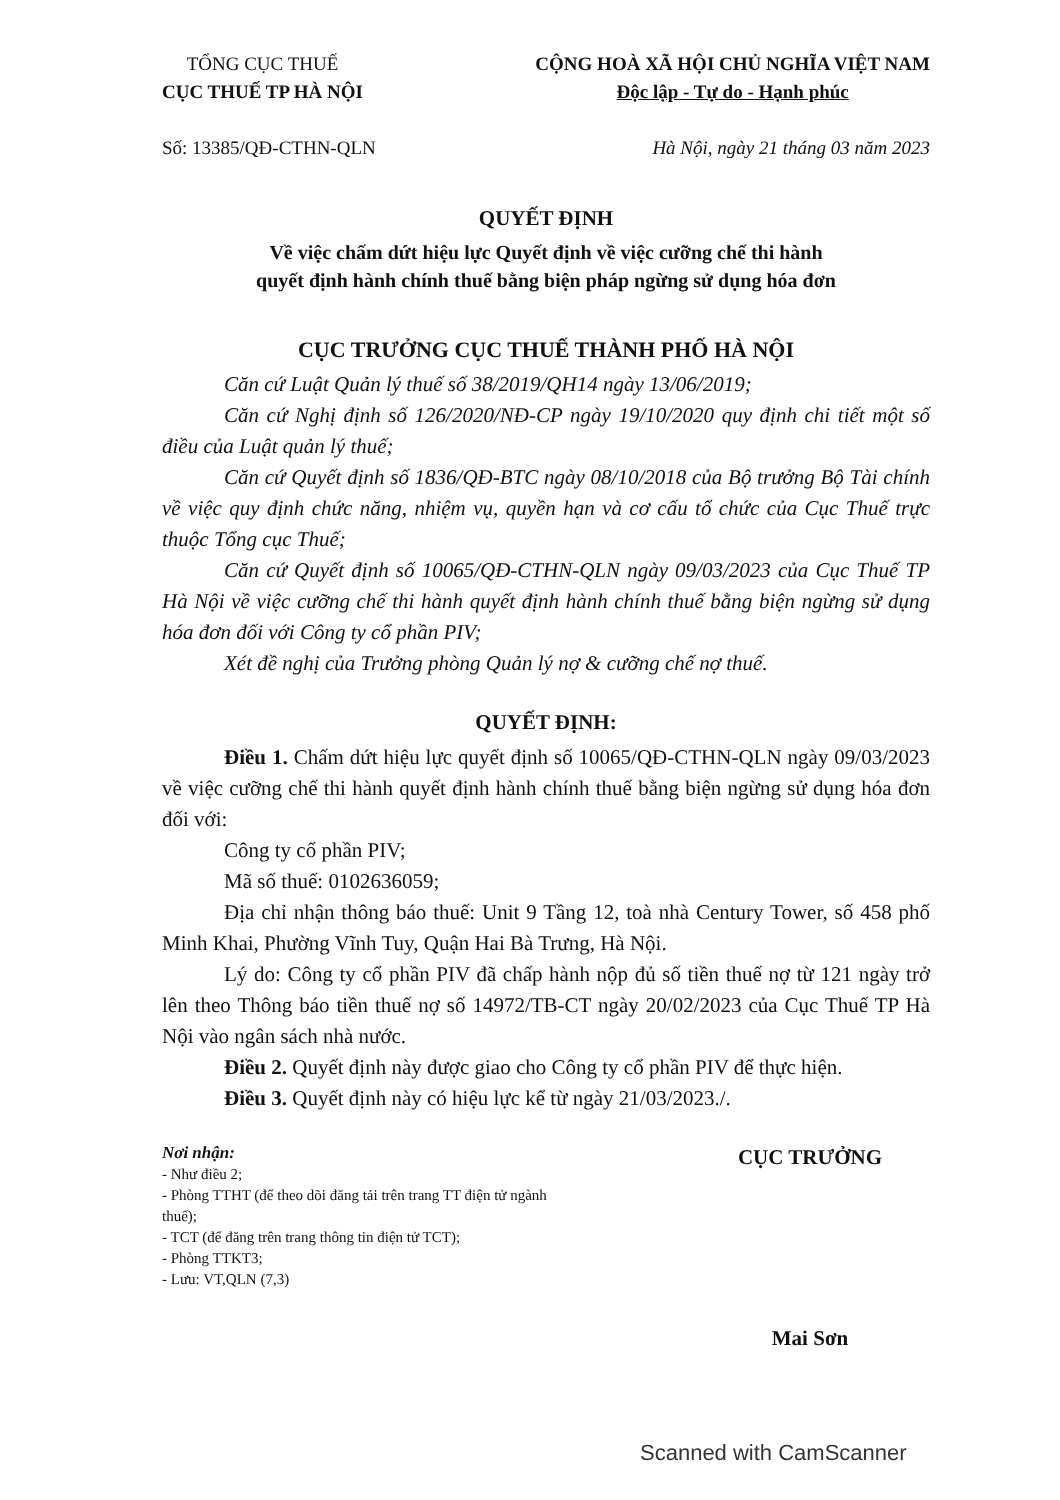TỔNG CỤC THUẾ
CỤC THUẾ TP HÀ NỘI
CỘNG HOÀ XÃ HỘI CHỦ NGHĨA VIỆT NAM
Độc lập - Tự do - Hạnh phúc
Số: 13385/QĐ-CTHN-QLN Hà Nội, ngày 21 tháng 03 năm 2023
QUYẾT ĐỊNH
Về việc chấm dứt hiệu lực Quyết định về việc cưỡng chế thi hành
quyết định hành chính thuế bằng biện pháp ngừng sử dụng hóa đơn
CỤC TRƯỞNG CỤC THUẾ THÀNH PHỐ HÀ NỘI
Căn cứ Luật Quản lý thuế số 38/2019/QH14 ngày 13/06/2019;
Căn cứ Nghị định số 126/2020/NĐ-CP ngày 19/10/2020 quy định chi tiết một số điều của Luật quản lý thuế;
Căn cứ Quyết định số 1836/QĐ-BTC ngày 08/10/2018 của Bộ trưởng Bộ Tài chính về việc quy định chức năng, nhiệm vụ, quyền hạn và cơ cấu tổ chức của Cục Thuế trực thuộc Tổng cục Thuế;
Căn cứ Quyết định số 10065/QĐ-CTHN-QLN ngày 09/03/2023 của Cục Thuế TP Hà Nội về việc cưỡng chế thi hành quyết định hành chính thuế bằng biện ngừng sử dụng hóa đơn đối với Công ty cổ phần PIV;
Xét đề nghị của Trưởng phòng Quản lý nợ & cưỡng chế nợ thuế.
QUYẾT ĐỊNH:
Điều 1. Chấm dứt hiệu lực quyết định số 10065/QĐ-CTHN-QLN ngày 09/03/2023 về việc cưỡng chế thi hành quyết định hành chính thuế bằng biện ngừng sử dụng hóa đơn đối với:
Công ty cổ phần PIV;
Mã số thuế: 0102636059;
Địa chỉ nhận thông báo thuế: Unit 9 Tầng 12, toà nhà Century Tower, số 458 phố Minh Khai, Phường Vĩnh Tuy, Quận Hai Bà Trưng, Hà Nội.
Lý do: Công ty cổ phần PIV đã chấp hành nộp đủ số tiền thuế nợ từ 121 ngày trở lên theo Thông báo tiền thuế nợ số 14972/TB-CT ngày 20/02/2023 của Cục Thuế TP Hà Nội vào ngân sách nhà nước.
Điều 2. Quyết định này được giao cho Công ty cổ phần PIV để thực hiện.
Điều 3. Quyết định này có hiệu lực kể từ ngày 21/03/2023./.
Nơi nhận:
- Như điều 2;
- Phòng TTHT (để theo dõi đăng tải trên trang TT điện tử ngành thuế);
- TCT (để đăng trên trang thông tin điện tử TCT);
- Phòng TTKT3;
- Lưu: VT,QLN (7,3)
CỤC TRƯỞNG
Mai Sơn
Scanned with CamScanner